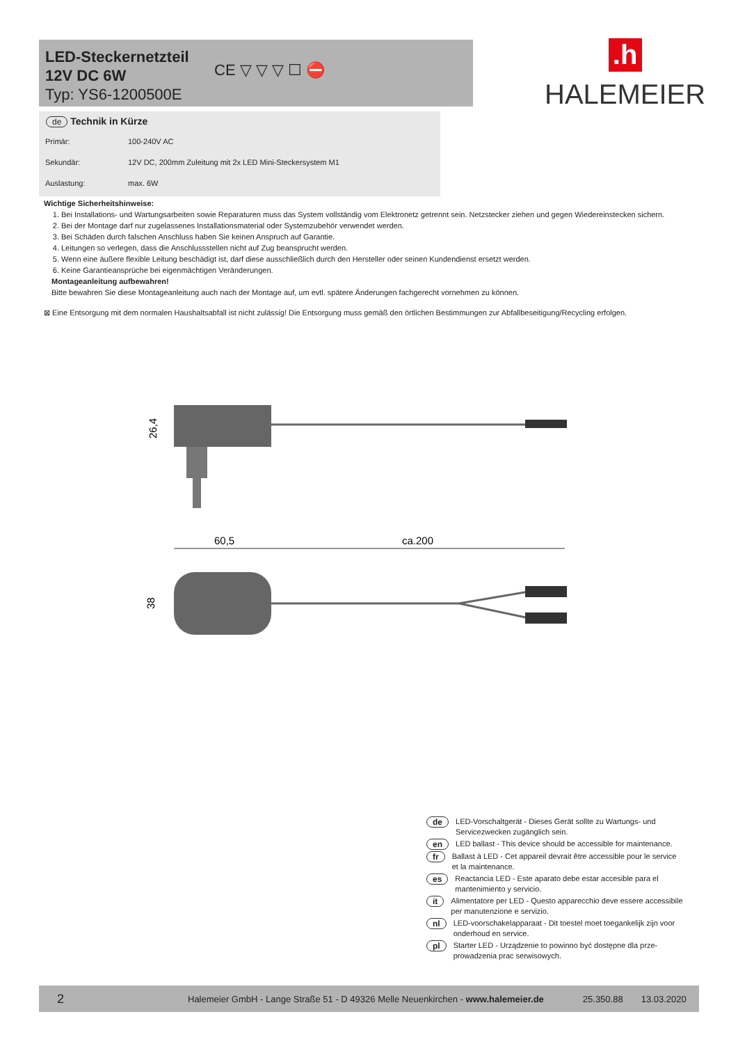LED-Steckernetzteil
12V DC 6W
Typ: YS6-1200500E
CE ▽ ▽ ▽ ☐ ⛔
.h
HALEMEIER
de Technik in Kürze
| Primär: | 100-240V AC |
| Sekundär: | 12V DC, 200mm Zuleitung mit 2x LED Mini-Steckersystem M1 |
| Auslastung: | max. 6W |
Wichtige Sicherheitshinweise:
1. Bei Installations- und Wartungsarbeiten sowie Reparaturen muss das System vollständig vom Elektronetz getrennt sein. Netzstecker ziehen und gegen Wiedereinstecken sichern.
2. Bei der Montage darf nur zugelassenes Installationsmaterial oder Systemzubehör verwendet werden.
3. Bei Schäden durch falschen Anschluss haben Sie keinen Anspruch auf Garantie.
4. Leitungen so verlegen, dass die Anschlussstellen nicht auf Zug beansprucht werden.
5. Wenn eine äußere flexible Leitung beschädigt ist, darf diese ausschließlich durch den Hersteller oder seinen Kundendienst ersetzt werden.
6. Keine Garantieansprüche bei eigenmächtigen Veränderungen.
Montageanleitung aufbewahren!
Bitte bewahren Sie diese Montageanleitung auch nach der Montage auf, um evtl. spätere Änderungen fachgerecht vornehmen zu können.
⊠ Eine Entsorgung mit dem normalen Haushaltsabfall ist nicht zulässig! Die Entsorgung muss gemäß den örtlichen Bestimmungen zur Abfallbeseitigung/Recycling erfolgen.
26,4
60,5
ca.200
38
de LED-Vorschaltgerät - Dieses Gerät sollte zu Wartungs- und Servicezwecken zugänglich sein.
en LED ballast - This device should be accessible for maintenance.
fr Ballast à LED - Cet appareil devrait être accessible pour le service et la maintenance.
es Reactancia LED - Este aparato debe estar accesible para el mantenimiento y servicio.
it Alimentatore per LED - Questo apparecchio deve essere accessibile per manutenzione e servizio.
nl LED-voorschakelapparaat - Dit toestel moet toegankelijk zijn voor onderhoud en service.
pl Starter LED - Urządzenie to powinno być dostępne dla prze-prowadzenia prac serwisowych.
2 Halemeier GmbH - Lange Straße 51 - D 49326 Melle Neuenkirchen - www.halemeier.de 25.350.88 13.03.2020